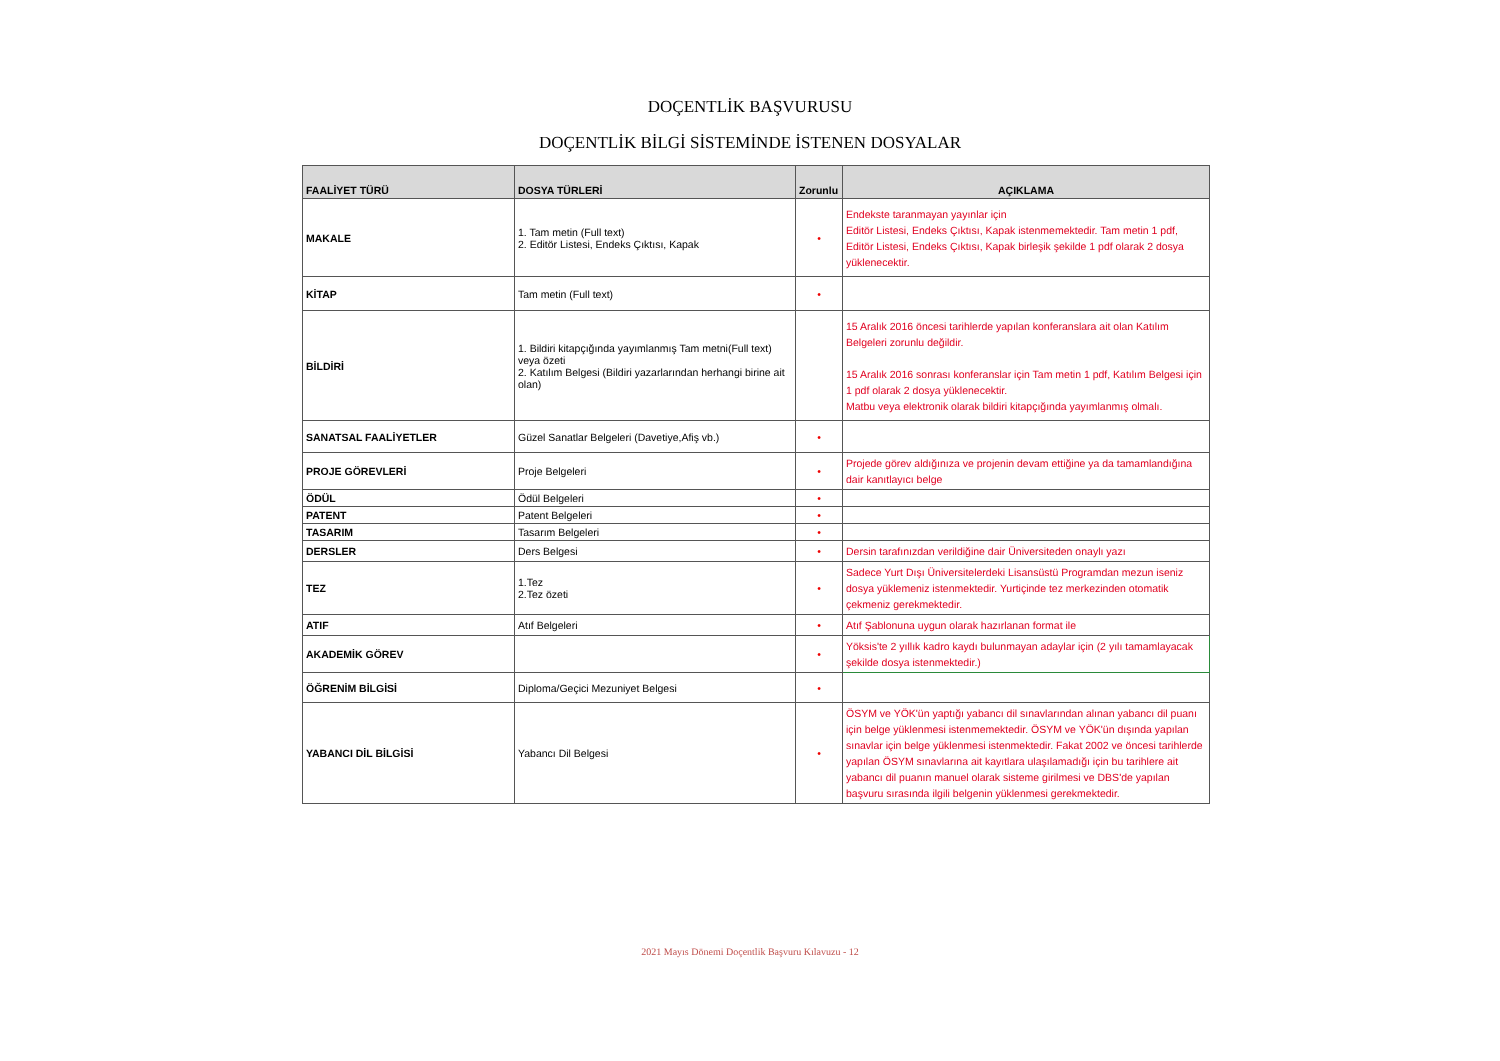DOÇENTLİK BAŞVURUSU
DOÇENTLİK BİLGİ SİSTEMİNDE İSTENEN DOSYALAR
| FAALİYET TÜRÜ | DOSYA TÜRLERİ | Zorunlu | AÇIKLAMA |
| --- | --- | --- | --- |
| MAKALE | 1. Tam metin (Full text) 2. Editör Listesi, Endeks Çıktısı, Kapak | • | Endekste taranmayan yayınlar için Editör Listesi, Endeks Çıktısı, Kapak istenmemektedir. Tam metin 1 pdf, Editör Listesi, Endeks Çıktısı, Kapak birleşik şekilde 1 pdf olarak 2 dosya yüklenecektir. |
| KİTAP | Tam metin (Full text) | • | |
| BİLDİRİ | 1. Bildiri kitapçığında yayımlanmış Tam metni(Full text) veya özeti 2. Katılım Belgesi (Bildiri yazarlarından herhangi birine ait olan) | | 15 Aralık 2016 öncesi tarihlerde yapılan konferanslara ait olan Katılım Belgeleri zorunlu değildir. 15 Aralık 2016 sonrası konferanslar için Tam metin 1 pdf, Katılım Belgesi için 1 pdf olarak 2 dosya yüklenecektir. Matbu veya elektronik olarak bildiri kitapçığında yayımlanmış olmalı. |
| SANATSAL FAALİYETLER | Güzel Sanatlar Belgeleri (Davetiye,Afiş vb.) | • | |
| PROJE GÖREVLERİ | Proje Belgeleri | • | Projede görev aldığınıza ve projenin devam ettiğine ya da tamamlandığına dair kanıtlayıcı belge |
| ÖDÜL | Ödül Belgeleri | • | |
| PATENT | Patent Belgeleri | • | |
| TASARIM | Tasarım Belgeleri | • | |
| DERSLER | Ders Belgesi | • | Dersin tarafınızdan verildiğine dair Üniversiteden onaylı yazı |
| TEZ | 1.Tez 2.Tez özeti | • | Sadece Yurt Dışı Üniversitelerdeki Lisansüstü Programdan mezun iseniz dosya yüklemeniz istenmektedir. Yurtiçinde tez merkezinden otomatik çekmeniz gerekmektedir. |
| ATIF | Atıf Belgeleri | • | Atıf Şablonuna uygun olarak hazırlanan format ile |
| AKADEMİK GÖREV | | • | Yöksis'te 2 yıllık kadro kaydı bulunmayan adaylar için (2 yılı tamamlayacak şekilde dosya istenmektedir.) |
| ÖĞRENİM BİLGİSİ | Diploma/Geçici Mezuniyet Belgesi | • | |
| YABANCI DİL BİLGİSİ | Yabancı Dil Belgesi | • | ÖSYM ve YÖK'ün yaptığı yabancı dil sınavlarından alınan yabancı dil puanı için belge yüklenmesi istenmemektedir. ÖSYM ve YÖK'ün dışında yapılan sınavlar için belge yüklenmesi istenmektedir. Fakat 2002 ve öncesi tarihlerde yapılan ÖSYM sınavlarına ait kayıtlara ulaşılamadığı için bu tarihlere ait yabancı dil puanın manuel olarak sisteme girilmesi ve DBS'de yapılan başvuru sırasında ilgili belgenin yüklenmesi gerekmektedir. |
2021 Mayıs Dönemi Doçentlik Başvuru Kılavuzu - 12